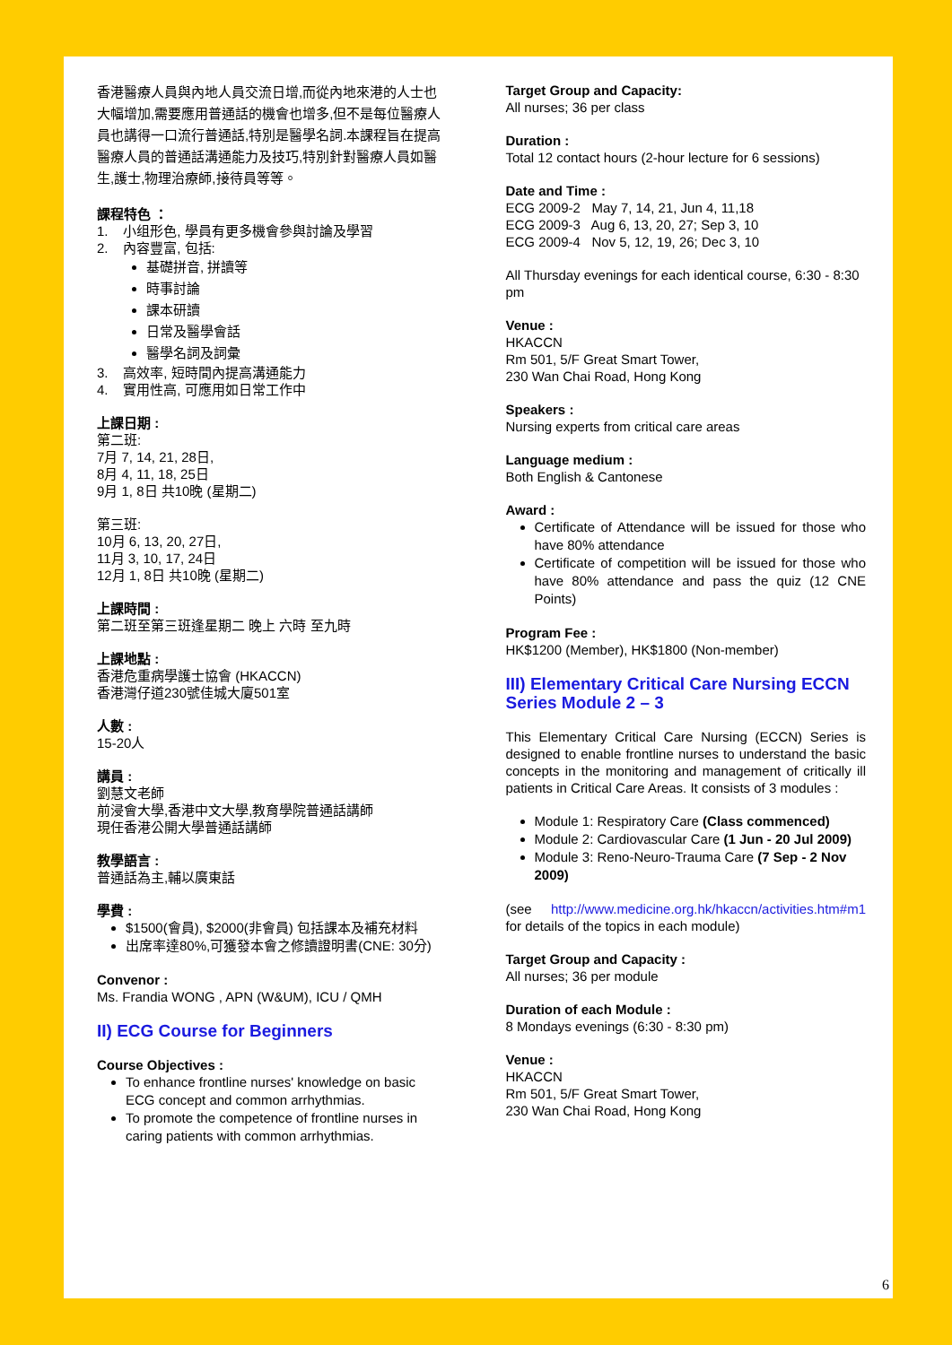香港醫療人員與內地人員交流日增,而從內地來港的人士也大幅增加,需要應用普通話的機會也增多,但不是每位醫療人員也講得一口流行普通話,特別是醫學名詞.本課程旨在提高醫療人員的普通話溝通能力及技巧,特別針對醫療人員如醫生,護士,物理治療師,接待員等等。
課程特色 ：
1. 小组形色, 學員有更多機會參與討論及學習
2. 內容豐富, 包括:
基礎拼音, 拼讀等
時事討論
課本研讀
日常及醫學會話
醫學名詞及詞彙
3. 高效率, 短時間內提高溝通能力
4. 實用性高, 可應用如日常工作中
上課日期 :
第二班:
7月 7, 14, 21, 28日,
8月 4, 11, 18, 25日
9月 1, 8日 共10晚 (星期二)
第三班:
10月 6, 13, 20, 27日,
11月 3, 10, 17, 24日
12月 1, 8日 共10晚 (星期二)
上課時間 :
第二班至第三班逢星期二 晚上 六時 至九時
上課地點 :
香港危重病學護士協會 (HKACCN)
香港灣仔道230號佳城大廈501室
人數 :
15-20人
講員 :
劉慧文老師
前浸會大學,香港中文大學,教育學院普通話講師
現任香港公開大學普通話講師
教學語言 :
普通話為主,輔以廣東話
學費 :
$1500(會員), $2000(非會員) 包括課本及補充材料
出席率達80%,可獲發本會之修讀證明書(CNE: 30分)
Convenor :
Ms. Frandia WONG , APN (W&UM), ICU / QMH
II) ECG Course for Beginners
Course Objectives :
To enhance frontline nurses' knowledge on basic ECG concept and common arrhythmias.
To promote the competence of frontline nurses in caring patients with common arrhythmias.
Target Group and Capacity:
All nurses; 36 per class
Duration :
Total 12 contact hours (2-hour lecture for 6 sessions)
Date and Time :
ECG 2009-2 May 7, 14, 21, Jun 4, 11,18
ECG 2009-3 Aug 6, 13, 20, 27; Sep 3, 10
ECG 2009-4 Nov 5, 12, 19, 26; Dec 3, 10
All Thursday evenings for each identical course, 6:30 - 8:30 pm
Venue :
HKACCN
Rm 501, 5/F Great Smart Tower,
230 Wan Chai Road, Hong Kong
Speakers :
Nursing experts from critical care areas
Language medium :
Both English & Cantonese
Award :
Certificate of Attendance will be issued for those who have 80% attendance
Certificate of competition will be issued for those who have 80% attendance and pass the quiz (12 CNE Points)
Program Fee :
HK$1200 (Member), HK$1800 (Non-member)
III) Elementary Critical Care Nursing ECCN Series Module 2 – 3
This Elementary Critical Care Nursing (ECCN) Series is designed to enable frontline nurses to understand the basic concepts in the monitoring and management of critically ill patients in Critical Care Areas. It consists of 3 modules :
Module 1: Respiratory Care (Class commenced)
Module 2: Cardiovascular Care (1 Jun - 20 Jul 2009)
Module 3: Reno-Neuro-Trauma Care (7 Sep - 2 Nov 2009)
(see http://www.medicine.org.hk/hkaccn/activities.htm#m1 for details of the topics in each module)
Target Group and Capacity :
All nurses; 36 per module
Duration of each Module :
8 Mondays evenings (6:30 - 8:30 pm)
Venue :
HKACCN
Rm 501, 5/F Great Smart Tower,
230 Wan Chai Road, Hong Kong
6